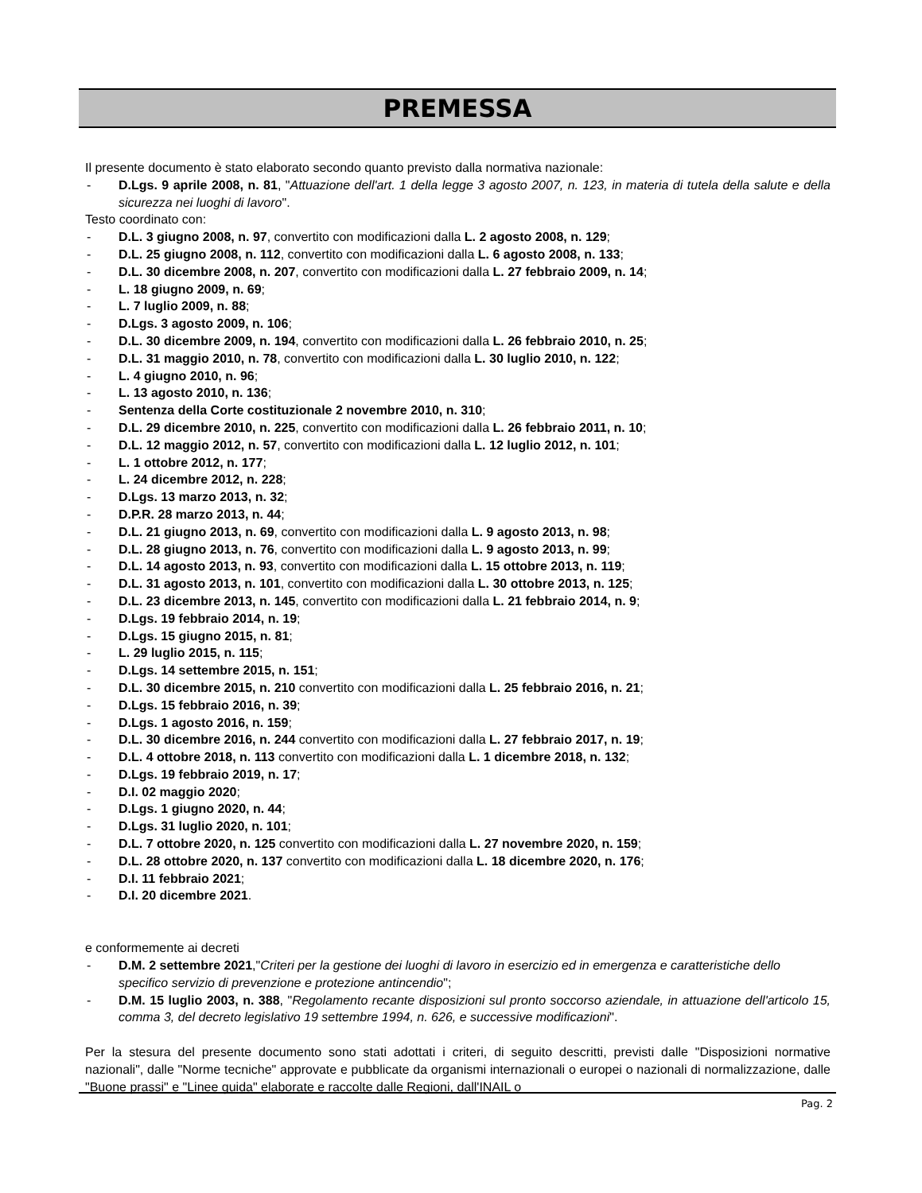PREMESSA
Il presente documento è stato elaborato secondo quanto previsto dalla normativa nazionale:
- D.Lgs. 9 aprile 2008, n. 81, "Attuazione dell'art. 1 della legge 3 agosto 2007, n. 123, in materia di tutela della salute e della sicurezza nei luoghi di lavoro".
Testo coordinato con:
- D.L. 3 giugno 2008, n. 97, convertito con modificazioni dalla L. 2 agosto 2008, n. 129;
- D.L. 25 giugno 2008, n. 112, convertito con modificazioni dalla L. 6 agosto 2008, n. 133;
- D.L. 30 dicembre 2008, n. 207, convertito con modificazioni dalla L. 27 febbraio 2009, n. 14;
- L. 18 giugno 2009, n. 69;
- L. 7 luglio 2009, n. 88;
- D.Lgs. 3 agosto 2009, n. 106;
- D.L. 30 dicembre 2009, n. 194, convertito con modificazioni dalla L. 26 febbraio 2010, n. 25;
- D.L. 31 maggio 2010, n. 78, convertito con modificazioni dalla L. 30 luglio 2010, n. 122;
- L. 4 giugno 2010, n. 96;
- L. 13 agosto 2010, n. 136;
- Sentenza della Corte costituzionale 2 novembre 2010, n. 310;
- D.L. 29 dicembre 2010, n. 225, convertito con modificazioni dalla L. 26 febbraio 2011, n. 10;
- D.L. 12 maggio 2012, n. 57, convertito con modificazioni dalla L. 12 luglio 2012, n. 101;
- L. 1 ottobre 2012, n. 177;
- L. 24 dicembre 2012, n. 228;
- D.Lgs. 13 marzo 2013, n. 32;
- D.P.R. 28 marzo 2013, n. 44;
- D.L. 21 giugno 2013, n. 69, convertito con modificazioni dalla L. 9 agosto 2013, n. 98;
- D.L. 28 giugno 2013, n. 76, convertito con modificazioni dalla L. 9 agosto 2013, n. 99;
- D.L. 14 agosto 2013, n. 93, convertito con modificazioni dalla L. 15 ottobre 2013, n. 119;
- D.L. 31 agosto 2013, n. 101, convertito con modificazioni dalla L. 30 ottobre 2013, n. 125;
- D.L. 23 dicembre 2013, n. 145, convertito con modificazioni dalla L. 21 febbraio 2014, n. 9;
- D.Lgs. 19 febbraio 2014, n. 19;
- D.Lgs. 15 giugno 2015, n. 81;
- L. 29 luglio 2015, n. 115;
- D.Lgs. 14 settembre 2015, n. 151;
- D.L. 30 dicembre 2015, n. 210 convertito con modificazioni dalla L. 25 febbraio 2016, n. 21;
- D.Lgs. 15 febbraio 2016, n. 39;
- D.Lgs. 1 agosto 2016, n. 159;
- D.L. 30 dicembre 2016, n. 244 convertito con modificazioni dalla L. 27 febbraio 2017, n. 19;
- D.L. 4 ottobre 2018, n. 113 convertito con modificazioni dalla L. 1 dicembre 2018, n. 132;
- D.Lgs. 19 febbraio 2019, n. 17;
- D.I. 02 maggio 2020;
- D.Lgs. 1 giugno 2020, n. 44;
- D.Lgs. 31 luglio 2020, n. 101;
- D.L. 7 ottobre 2020, n. 125 convertito con modificazioni dalla L. 27 novembre 2020, n. 159;
- D.L. 28 ottobre 2020, n. 137 convertito con modificazioni dalla L. 18 dicembre 2020, n. 176;
- D.I. 11 febbraio 2021;
- D.I. 20 dicembre 2021.
e conformemente ai decreti
- D.M. 2 settembre 2021,"Criteri per la gestione dei luoghi di lavoro in esercizio ed in emergenza e caratteristiche dello specifico servizio di prevenzione e protezione antincendio";
- D.M. 15 luglio 2003, n. 388, "Regolamento recante disposizioni sul pronto soccorso aziendale, in attuazione dell'articolo 15, comma 3, del decreto legislativo 19 settembre 1994, n. 626, e successive modificazioni".
Per la stesura del presente documento sono stati adottati i criteri, di seguito descritti, previsti dalle "Disposizioni normative nazionali", dalle "Norme tecniche" approvate e pubblicate da organismi internazionali o europei o nazionali di normalizzazione, dalle "Buone prassi" e "Linee guida" elaborate e raccolte dalle Regioni, dall'INAIL o
Pag. 2